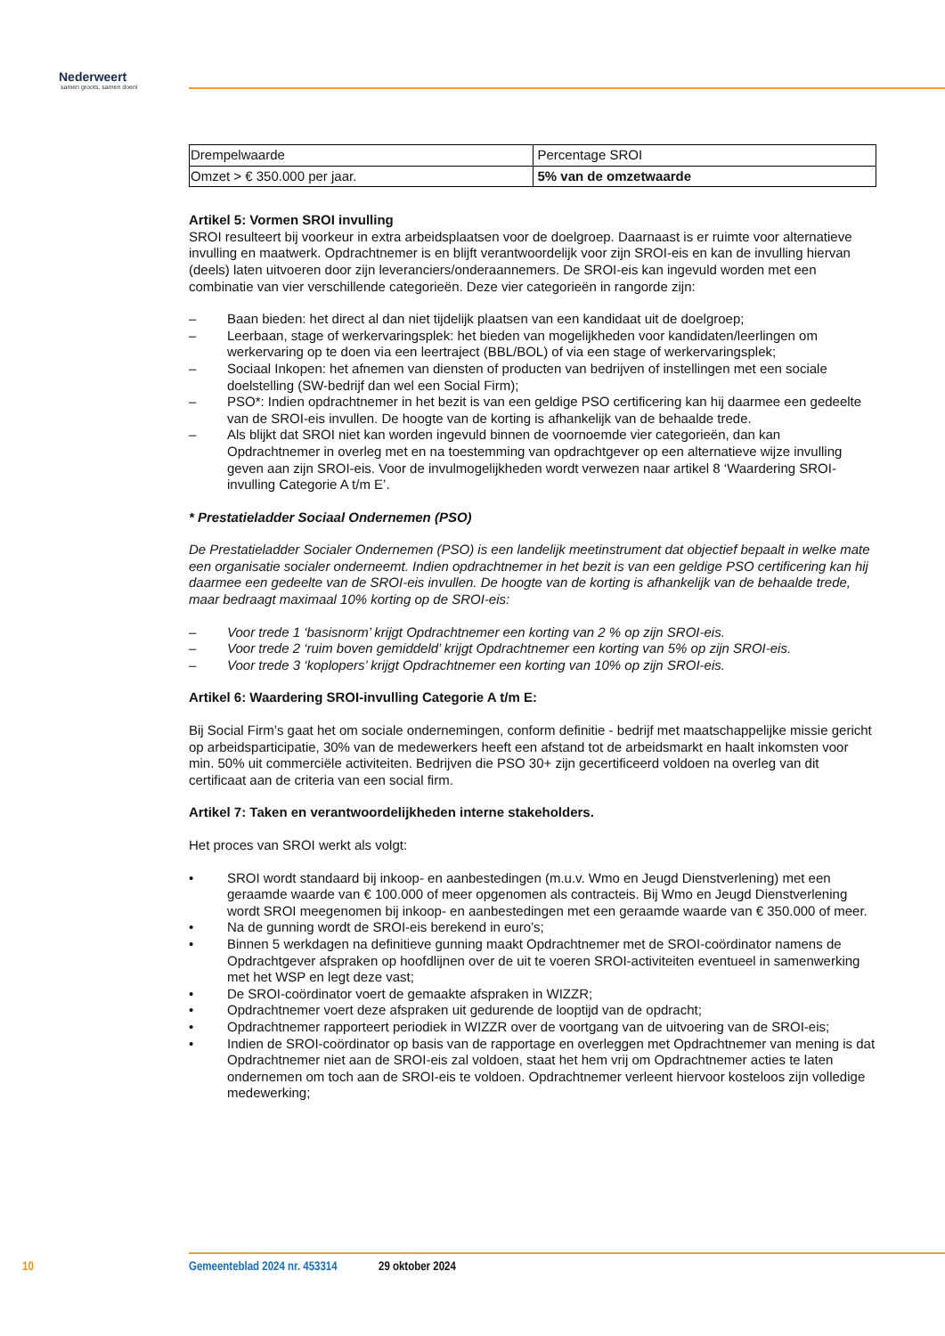Nederweert
samen groots, samen doen!
| Drempelwaarde | Percentage SROI |
| Omzet > € 350.000 per jaar. | 5% van de omzetwaarde |
Artikel 5: Vormen SROI invulling
SROI resulteert bij voorkeur in extra arbeidsplaatsen voor de doelgroep. Daarnaast is er ruimte voor alternatieve invulling en maatwerk. Opdrachtnemer is en blijft verantwoordelijk voor zijn SROI-eis en kan de invulling hiervan (deels) laten uitvoeren door zijn leveranciers/onderaannemers. De SROI-eis kan ingevuld worden met een combinatie van vier verschillende categorieën. Deze vier categorieën in rangorde zijn:
– Baan bieden: het direct al dan niet tijdelijk plaatsen van een kandidaat uit de doelgroep;
– Leerbaan, stage of werkervaringsplek: het bieden van mogelijkheden voor kandidaten/leerlingen om werkervaring op te doen via een leertraject (BBL/BOL) of via een stage of werkervaringsplek;
– Sociaal Inkopen: het afnemen van diensten of producten van bedrijven of instellingen met een sociale doelstelling (SW-bedrijf dan wel een Social Firm);
– PSO*: Indien opdrachtnemer in het bezit is van een geldige PSO certificering kan hij daarmee een gedeelte van de SROI-eis invullen. De hoogte van de korting is afhankelijk van de behaalde trede.
– Als blijkt dat SROI niet kan worden ingevuld binnen de voornoemde vier categorieën, dan kan Opdrachtnemer in overleg met en na toestemming van opdrachtgever op een alternatieve wijze invulling geven aan zijn SROI-eis. Voor de invulmogelijkheden wordt verwezen naar artikel 8 ‘Waardering SROI-invulling Categorie A t/m E’.
* Prestatieladder Sociaal Ondernemen (PSO)
De Prestatieladder Socialer Ondernemen (PSO) is een landelijk meetinstrument dat objectief bepaalt in welke mate een organisatie socialer onderneemt. Indien opdrachtnemer in het bezit is van een geldige PSO certificering kan hij daarmee een gedeelte van de SROI-eis invullen. De hoogte van de korting is afhankelijk van de behaalde trede, maar bedraagt maximaal 10% korting op de SROI-eis:
– Voor trede 1 ‘basisnorm’ krijgt Opdrachtnemer een korting van 2 % op zijn SROI-eis.
– Voor trede 2 ‘ruim boven gemiddeld’ krijgt Opdrachtnemer een korting van 5% op zijn SROI-eis.
– Voor trede 3 ‘koplopers’ krijgt Opdrachtnemer een korting van 10% op zijn SROI-eis.
Artikel 6: Waardering SROI-invulling Categorie A t/m E:
Bij Social Firm’s gaat het om sociale ondernemingen, conform definitie - bedrijf met maatschappelijke missie gericht op arbeidsparticipatie, 30% van de medewerkers heeft een afstand tot de arbeidsmarkt en haalt inkomsten voor min. 50% uit commerciële activiteiten. Bedrijven die PSO 30+ zijn gecertificeerd voldoen na overleg van dit certificaat aan de criteria van een social firm.
Artikel 7: Taken en verantwoordelijkheden interne stakeholders.
Het proces van SROI werkt als volgt:
• SROI wordt standaard bij inkoop- en aanbestedingen (m.u.v. Wmo en Jeugd Dienstverlening) met een geraamde waarde van € 100.000 of meer opgenomen als contracteis. Bij Wmo en Jeugd Dienstverlening wordt SROI meegenomen bij inkoop- en aanbestedingen met een geraamde waarde van € 350.000 of meer.
• Na de gunning wordt de SROI-eis berekend in euro’s;
• Binnen 5 werkdagen na definitieve gunning maakt Opdrachtnemer met de SROI-coördinator namens de Opdrachtgever afspraken op hoofdlijnen over de uit te voeren SROI-activiteiten eventueel in samenwerking met het WSP en legt deze vast;
• De SROI-coördinator voert de gemaakte afspraken in WIZZR;
• Opdrachtnemer voert deze afspraken uit gedurende de looptijd van de opdracht;
• Opdrachtnemer rapporteert periodiek in WIZZR over de voortgang van de uitvoering van de SROI-eis;
• Indien de SROI-coördinator op basis van de rapportage en overleggen met Opdrachtnemer van mening is dat Opdrachtnemer niet aan de SROI-eis zal voldoen, staat het hem vrij om Opdrachtnemer acties te laten ondernemen om toch aan de SROI-eis te voldoen. Opdrachtnemer verleent hiervoor kosteloos zijn volledige medewerking;
10 Gemeenteblad 2024 nr. 453314 29 oktober 2024